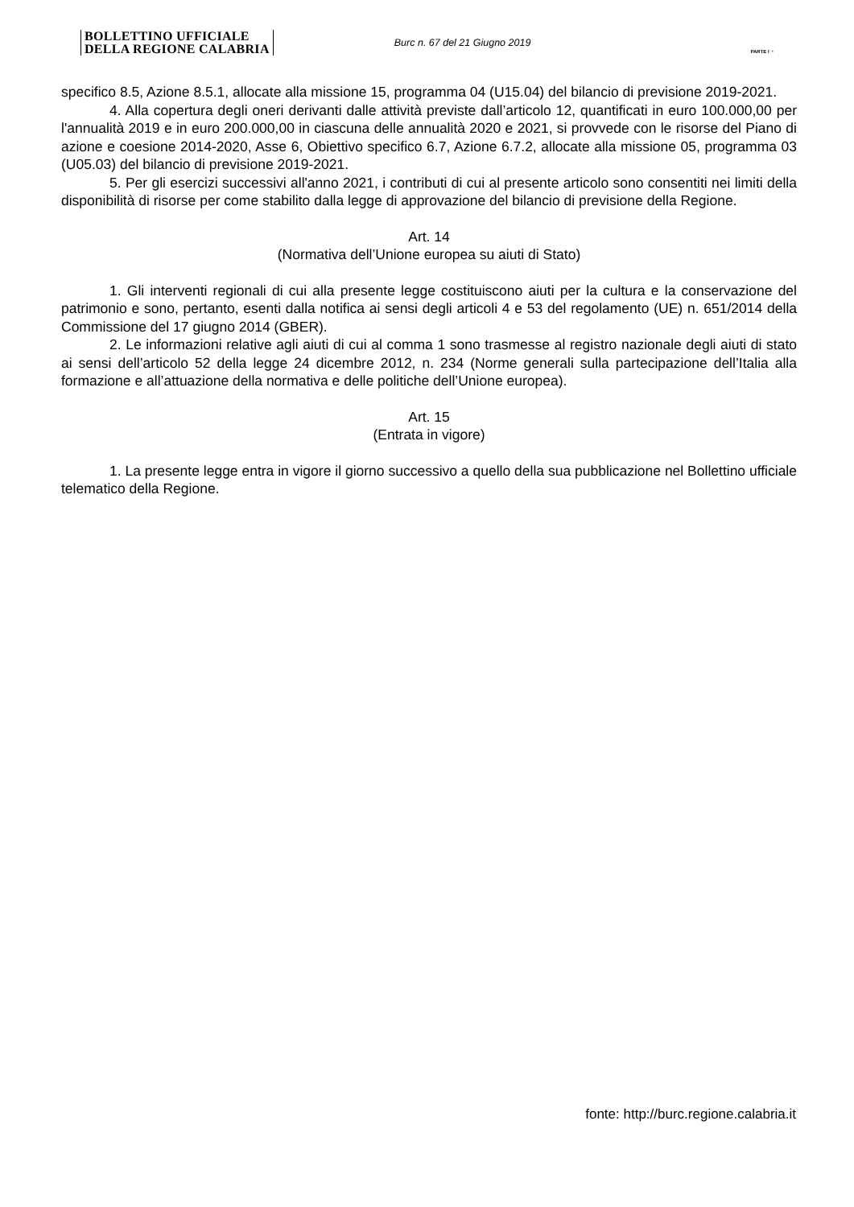BOLLETTINO UFFICIALE
DELLA REGIONE CALABRIA
Burc n. 67 del 21 Giugno 2019
PARTE I ◔
specifico 8.5, Azione 8.5.1, allocate alla missione 15, programma 04 (U15.04) del bilancio di previsione 2019-2021.
4. Alla copertura degli oneri derivanti dalle attività previste dall’articolo 12, quantificati in euro 100.000,00 per l'annualità 2019 e in euro 200.000,00 in ciascuna delle annualità 2020 e 2021, si provvede con le risorse del Piano di azione e coesione 2014-2020, Asse 6, Obiettivo specifico 6.7, Azione 6.7.2, allocate alla missione 05, programma 03 (U05.03) del bilancio di previsione 2019-2021.
5. Per gli esercizi successivi all'anno 2021, i contributi di cui al presente articolo sono consentiti nei limiti della disponibilità di risorse per come stabilito dalla legge di approvazione del bilancio di previsione della Regione.
Art. 14
(Normativa dell’Unione europea su aiuti di Stato)
1. Gli interventi regionali di cui alla presente legge costituiscono aiuti per la cultura e la conservazione del patrimonio e sono, pertanto, esenti dalla notifica ai sensi degli articoli 4 e 53 del regolamento (UE) n. 651/2014 della Commissione del 17 giugno 2014 (GBER).
2. Le informazioni relative agli aiuti di cui al comma 1 sono trasmesse al registro nazionale degli aiuti di stato ai sensi dell’articolo 52 della legge 24 dicembre 2012, n. 234 (Norme generali sulla partecipazione dell’Italia alla formazione e all’attuazione della normativa e delle politiche dell’Unione europea).
Art. 15
(Entrata in vigore)
1. La presente legge entra in vigore il giorno successivo a quello della sua pubblicazione nel Bollettino ufficiale telematico della Regione.
fonte: http://burc.regione.calabria.it